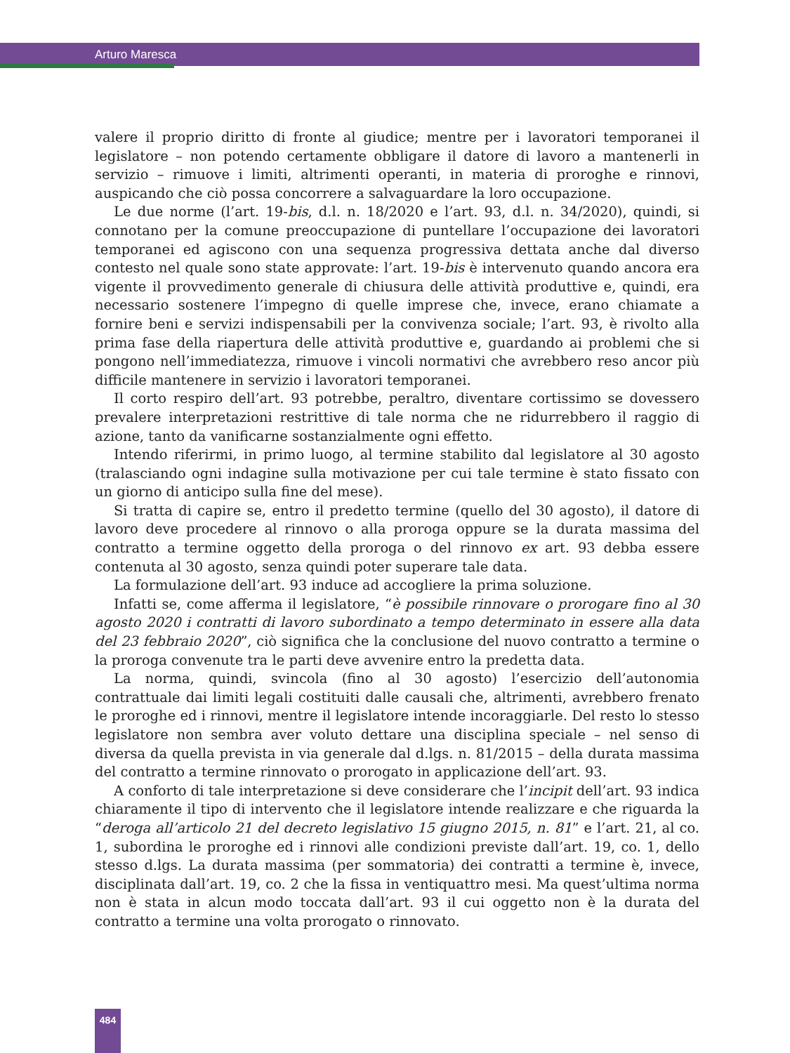Arturo Maresca
valere il proprio diritto di fronte al giudice; mentre per i lavoratori temporanei il legislatore – non potendo certamente obbligare il datore di lavoro a mantenerli in servizio – rimuove i limiti, altrimenti operanti, in materia di proroghe e rinnovi, auspicando che ciò possa concorrere a salvaguardare la loro occupazione.
Le due norme (l’art. 19-bis, d.l. n. 18/2020 e l’art. 93, d.l. n. 34/2020), quindi, si connotano per la comune preoccupazione di puntellare l’occupazione dei lavoratori temporanei ed agiscono con una sequenza progressiva dettata anche dal diverso contesto nel quale sono state approvate: l’art. 19-bis è intervenuto quando ancora era vigente il provvedimento generale di chiusura delle attività produttive e, quindi, era necessario sostenere l’impegno di quelle imprese che, invece, erano chiamate a fornire beni e servizi indispensabili per la convivenza sociale; l’art. 93, è rivolto alla prima fase della riapertura delle attività produttive e, guardando ai problemi che si pongono nell’immediatezza, rimuove i vincoli normativi che avrebbero reso ancor più difficile mantenere in servizio i lavoratori temporanei.
Il corto respiro dell’art. 93 potrebbe, peraltro, diventare cortissimo se dovessero prevalere interpretazioni restrittive di tale norma che ne ridurrebbero il raggio di azione, tanto da vanificarne sostanzialmente ogni effetto.
Intendo riferirmi, in primo luogo, al termine stabilito dal legislatore al 30 agosto (tralasciando ogni indagine sulla motivazione per cui tale termine è stato fissato con un giorno di anticipo sulla fine del mese).
Si tratta di capire se, entro il predetto termine (quello del 30 agosto), il datore di lavoro deve procedere al rinnovo o alla proroga oppure se la durata massima del contratto a termine oggetto della proroga o del rinnovo ex art. 93 debba essere contenuta al 30 agosto, senza quindi poter superare tale data.
La formulazione dell’art. 93 induce ad accogliere la prima soluzione.
Infatti se, come afferma il legislatore, “è possibile rinnovare o prorogare fino al 30 agosto 2020 i contratti di lavoro subordinato a tempo determinato in essere alla data del 23 febbraio 2020”, ciò significa che la conclusione del nuovo contratto a termine o la proroga convenute tra le parti deve avvenire entro la predetta data.
La norma, quindi, svincola (fino al 30 agosto) l’esercizio dell’autonomia contrattuale dai limiti legali costituiti dalle causali che, altrimenti, avrebbero frenato le proroghe ed i rinnovi, mentre il legislatore intende incoraggiarle. Del resto lo stesso legislatore non sembra aver voluto dettare una disciplina speciale – nel senso di diversa da quella prevista in via generale dal d.lgs. n. 81/2015 – della durata massima del contratto a termine rinnovato o prorogato in applicazione dell’art. 93.
A conforto di tale interpretazione si deve considerare che l’incipit dell’art. 93 indica chiaramente il tipo di intervento che il legislatore intende realizzare e che riguarda la “deroga all’articolo 21 del decreto legislativo 15 giugno 2015, n. 81” e l’art. 21, al co. 1, subordina le proroghe ed i rinnovi alle condizioni previste dall’art. 19, co. 1, dello stesso d.lgs. La durata massima (per sommatoria) dei contratti a termine è, invece, disciplinata dall’art. 19, co. 2 che la fissa in ventiquattro mesi. Ma quest’ultima norma non è stata in alcun modo toccata dall’art. 93 il cui oggetto non è la durata del contratto a termine una volta prorogato o rinnovato.
484